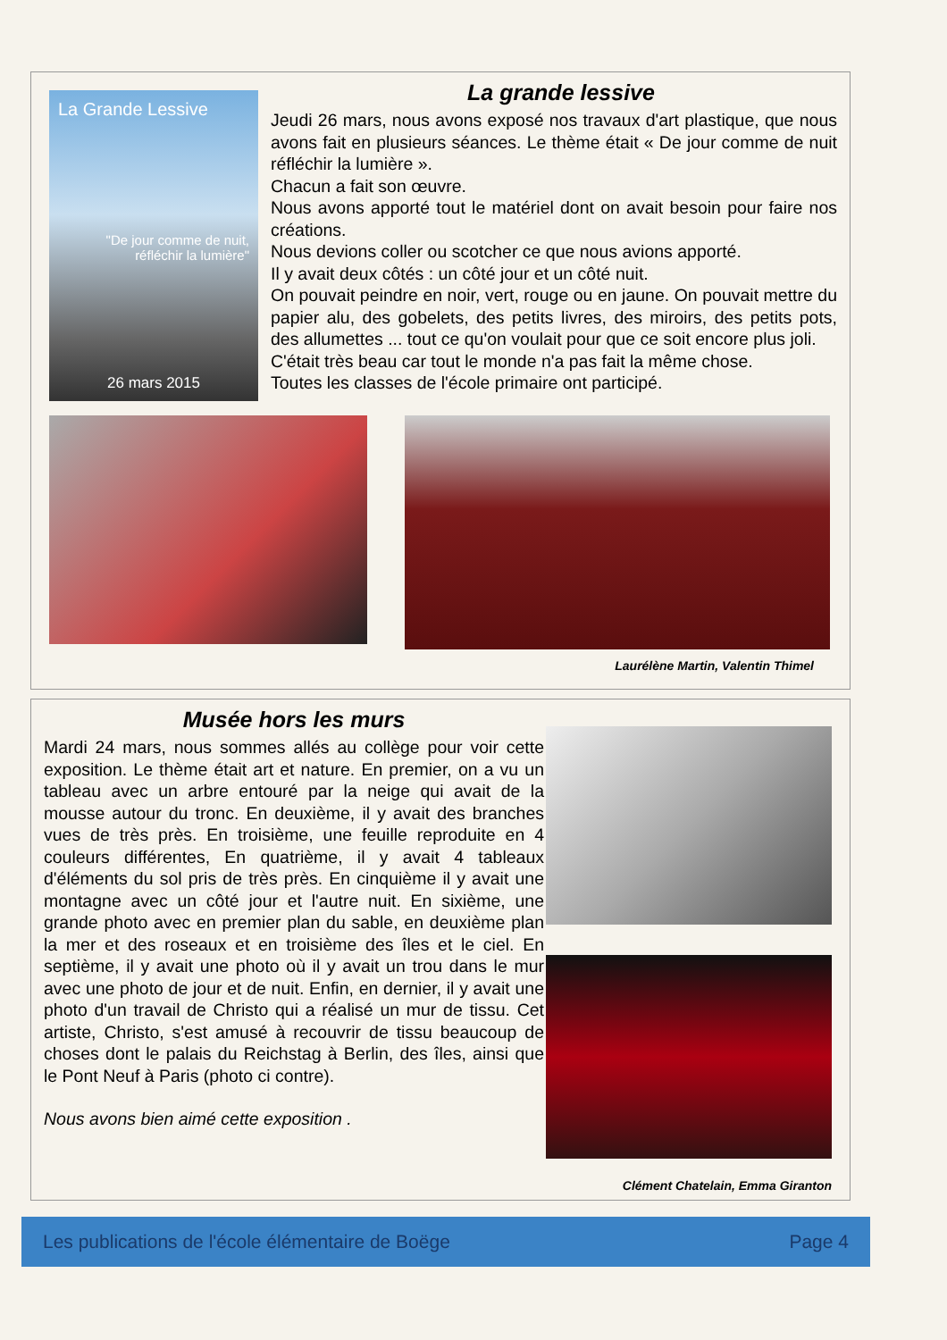La Grande Lessive
"De jour comme de nuit, réfléchir la lumière"
26 mars 2015
La grande lessive
Jeudi 26 mars, nous avons exposé nos travaux d'art plastique, que nous avons fait en plusieurs séances. Le thème était « De jour comme de nuit réfléchir la lumière ».
Chacun a fait son œuvre.
Nous avons apporté tout le matériel dont on avait besoin pour faire nos créations.
Nous devions coller ou scotcher ce que nous avions apporté.
Il y avait deux côtés : un côté jour et un côté nuit.
On pouvait peindre en noir, vert, rouge ou en jaune. On pouvait mettre du papier alu, des gobelets, des petits livres, des miroirs, des petits pots, des allumettes ... tout ce qu'on voulait pour que ce soit encore plus joli.
C'était très beau car tout le monde n'a pas fait la même chose.
Toutes les classes de l'école primaire ont participé.
Laurélène Martin, Valentin Thimel
Clément Chatelain, Emma Giranton
Musée hors les murs
Mardi 24 mars, nous sommes allés au collège pour voir cette exposition. Le thème était art et nature. En premier, on a vu un tableau avec un arbre entouré par la neige qui avait de la mousse autour du tronc. En deuxième, il y avait des branches vues de très près. En troisième, une feuille reproduite en 4 couleurs différentes, En quatrième, il y avait 4 tableaux d'éléments du sol pris de très près. En cinquième il y avait une montagne avec un côté jour et l'autre nuit. En sixième, une grande photo avec en premier plan du sable, en deuxième plan la mer et des roseaux et en troisième des îles et le ciel. En septième, il y avait une photo où il y avait un trou dans le mur avec une photo de jour et de nuit. Enfin, en dernier, il y avait une photo d'un travail de Christo qui a réalisé un mur de tissu. Cet artiste, Christo, s'est amusé à recouvrir de tissu beaucoup de choses dont le palais du Reichstag à Berlin, des îles, ainsi que le Pont Neuf à Paris (photo ci contre).
Nous avons bien aimé cette exposition .
Les publications de l'école élémentaire de Boëge Page 4